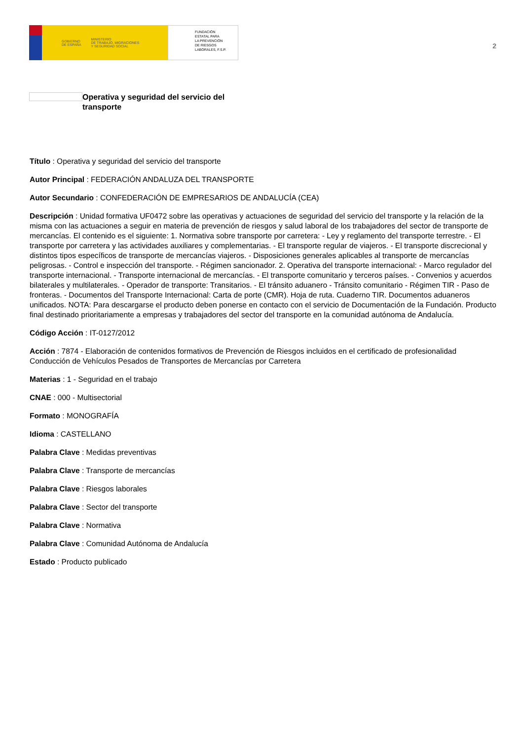GOBIERNO
DE ESPAÑA MINISTERIO
DE TRABAJO, MIGRACIONES
Y SEGURIDAD SOCIAL
FUNDACIÓN
ESTATAL PARA
LA PREVENCIÓN
DE RIESGOS
LABORALES, F.S.P.
2
Operativa y seguridad del servicio del transporte
Título : Operativa y seguridad del servicio del transporte
Autor Principal : FEDERACIÓN ANDALUZA DEL TRANSPORTE
Autor Secundario : CONFEDERACIÓN DE EMPRESARIOS DE ANDALUCÍA (CEA)
Descripción : Unidad formativa UF0472 sobre las operativas y actuaciones de seguridad del servicio del transporte y la relación de la misma con las actuaciones a seguir en materia de prevención de riesgos y salud laboral de los trabajadores del sector de transporte de mercancías. El contenido es el siguiente: 1. Normativa sobre transporte por carretera: - Ley y reglamento del transporte terrestre. - El transporte por carretera y las actividades auxiliares y complementarias. - El transporte regular de viajeros. - El transporte discrecional y distintos tipos específicos de transporte de mercancías viajeros. - Disposiciones generales aplicables al transporte de mercancías peligrosas. - Control e inspección del transporte. - Régimen sancionador. 2. Operativa del transporte internacional: - Marco regulador del transporte internacional. - Transporte internacional de mercancías. - El transporte comunitario y terceros países. - Convenios y acuerdos bilaterales y multilaterales. - Operador de transporte: Transitarios. - El tránsito aduanero - Tránsito comunitario - Régimen TIR - Paso de fronteras. - Documentos del Transporte Internacional: Carta de porte (CMR). Hoja de ruta. Cuaderno TIR. Documentos aduaneros unificados. NOTA: Para descargarse el producto deben ponerse en contacto con el servicio de Documentación de la Fundación. Producto final destinado prioritariamente a empresas y trabajadores del sector del transporte en la comunidad autónoma de Andalucía.
Código Acción : IT-0127/2012
Acción : 7874 - Elaboración de contenidos formativos de Prevención de Riesgos incluidos en el certificado de profesionalidad Conducción de Vehículos Pesados de Transportes de Mercancías por Carretera
Materias : 1 - Seguridad en el trabajo
CNAE : 000 - Multisectorial
Formato : MONOGRAFÍA
Idioma : CASTELLANO
Palabra Clave : Medidas preventivas
Palabra Clave : Transporte de mercancías
Palabra Clave : Riesgos laborales
Palabra Clave : Sector del transporte
Palabra Clave : Normativa
Palabra Clave : Comunidad Autónoma de Andalucía
Estado : Producto publicado